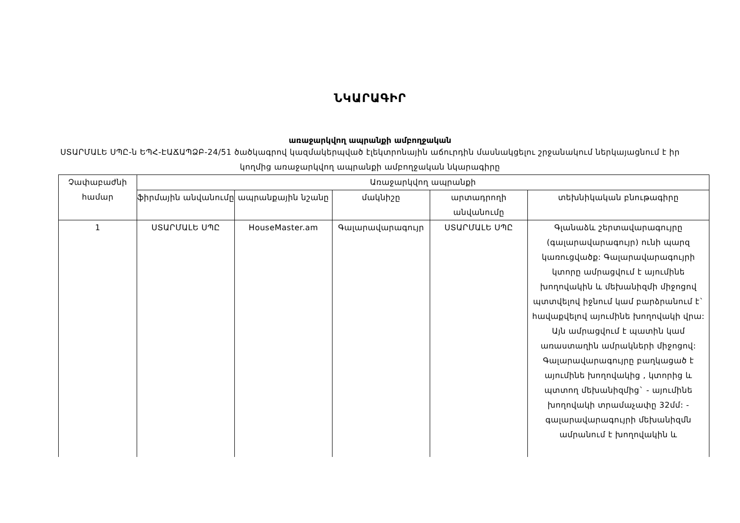ՆԿԱՐԱԳԻՐ
առաջարկվող ապրանքի ամբողջական
ՍՏԱՐՄԱԼԵ ՍՊԸ-ն ԵՊՀ-ԷԱՃԱՊՁԲ-24/51 ծածկագրով կազմակերպված էլեկտրոնային աճուրդին մասնակցելու շրջանակում ներկայացնում է իր կողմից առաջարկվող ապրանքի ամբողջական նկարագիրը
| Չափաբաժնի համար | Առաջարկվող ապրանքի | | | | |
| --- | --- | --- | --- | --- | --- |
| | ֆիրմային անվանումը | ապրանքային նշանը | մակնիշը | արտադրողի անվանումը | տեխնիկական բնութագիրը |
| 1 | ՍՏԱՐՄԱԼԵ ՍՊԸ | HouseMaster.am | Գալարավարագույր | ՍՏԱՐՄԱԼԵ ՍՊԸ | Գլանաձև շերտավարագույրը (գալարավարագույր) ունի պարզ կառուցվածք: Գալարավարագույրի կտորը ամրացվում է այումինե խողովակին և մեխանիզմի միջոցով պտտվելով իջնում կամ բարձրանում է` հավաքվելով այումինե խողովակի վրա: Այն ամրացվում է պատին կամ առաստաղին ամրակների միջոցով: Գալարավարագույրը բաղկացած է այումինե խողովակից , կտորից և պտտող մեխանիզմից` - այումինե խողովակի տրամաչափը 32մմ: - գալարավարագույրի մեխանիզմն ամրանում է խողովակին և |